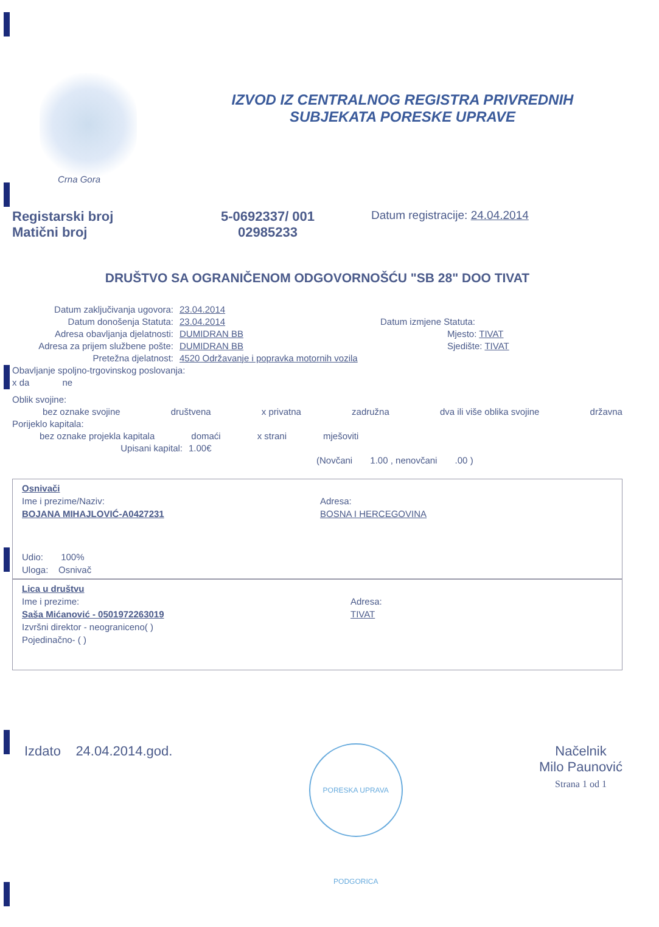IZVOD IZ CENTRALNOG REGISTRA PRIVREDNIH
SUBJEKATA PORESKE UPRAVE
Crna Gora
Registarski broj
Matični broj
5-0692337/ 001
02985233
Datum registracije: 24.04.2014
DRUŠTVO SA OGRANIČENOM ODGOVORNOŠĆU "SB 28" DOO TIVAT
Datum zaključivanja ugovora: 23.04.2014
Datum donošenja Statuta: 23.04.2014 Datum izmjene Statuta:
Adresa obavljanja djelatnosti: DUMIDRAN BB Mjesto: TIVAT
Adresa za prijem službene pošte: DUMIDRAN BB Sjedište: TIVAT
Pretežna djelatnost: 4520 Održavanje i popravka motornih vozila
Obavljanje spoljno-trgovinskog poslovanja:
x da ne
Oblik svojine:
bez oznake svojine društvena x privatna zadružna dva ili više oblika svojine državna
Porijeklo kapitala:
bez oznake projekla kapitala domaći x strani mješoviti
Upisani kapital: 1.00€
(Novčani 1.00 , nenovčani .00 )
Osnivači
Ime i prezime/Naziv:
BOJANA MIHAJLOVIĆ-A0427231
Adresa:
BOSNA I HERCEGOVINA
Udio: 100%
Uloga: Osnivač
Lica u društvu
Ime i prezime:
Saša Mićanović - 0501972263019
Izvršni direktor - neograniceno( )
Pojedinačno- ( )
Adresa:
TIVAT
Izdato 24.04.2014.god.
PORESKA UPRAVA PODGORICA
Načelnik
Milo Paunović
Strana 1 od 1